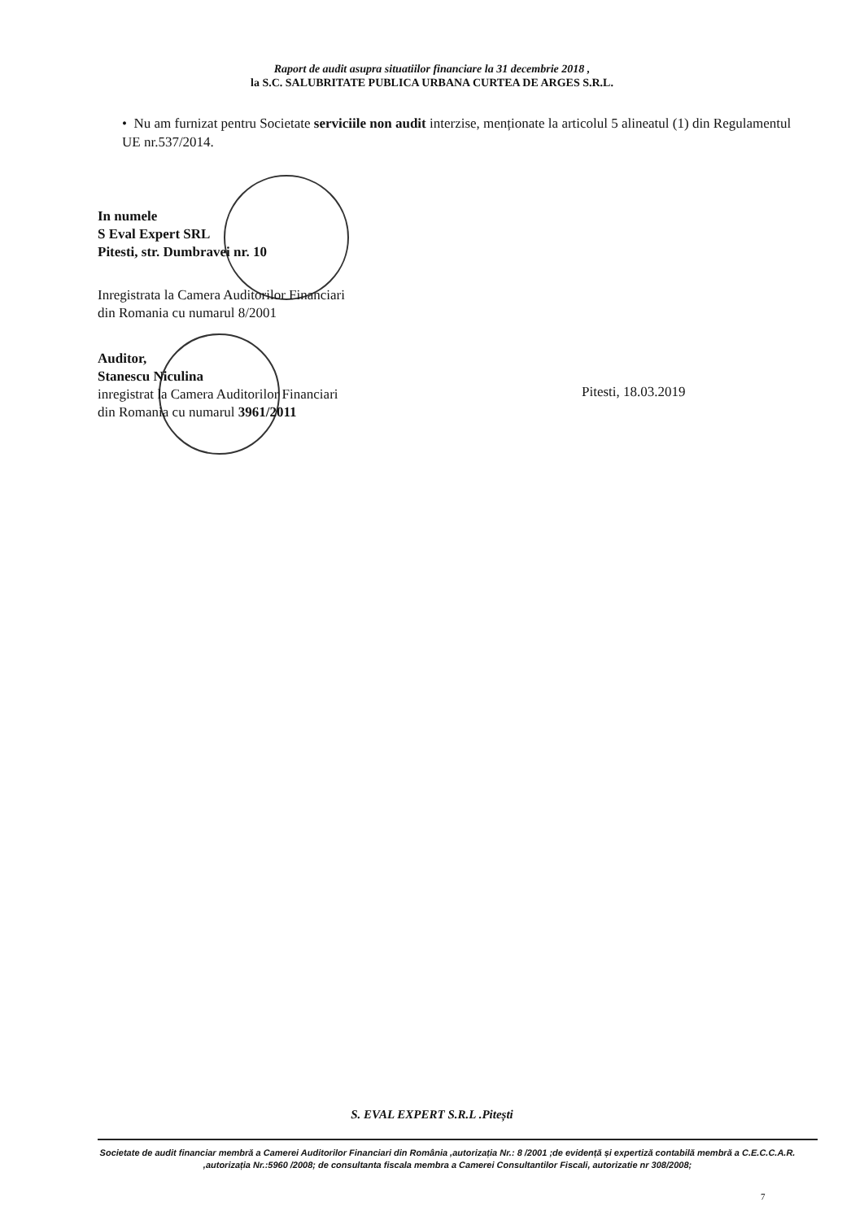Raport de audit asupra situatiilor financiare la 31 decembrie 2018 ,
la S.C. SALUBRITATE PUBLICA URBANA CURTEA DE ARGES S.R.L.
• Nu am furnizat pentru Societate serviciile non audit interzise, menționate la articolul 5 alineatul (1) din Regulamentul UE nr.537/2014.
In numele
S Eval Expert SRL
Pitesti, str. Dumbravei nr. 10
Inregistrata la Camera Auditorilor Financiari
din Romania cu numarul 8/2001
Auditor,
Stanescu Niculina
inregistrat la Camera Auditorilor Financiari
din Romania cu numarul 3961/2011
Pitesti, 18.03.2019
S. EVAL EXPERT S.R.L .Pitești
Societate de audit financiar membră a Camerei Auditorilor Financiari din România ,autorizația Nr.: 8 /2001 ;de evidență și expertiză contabilă membră a C.E.C.C.A.R. ,autorizația Nr.:5960 /2008; de consultanta fiscala membra a Camerei Consultantilor Fiscali, autorizatie nr 308/2008;
7